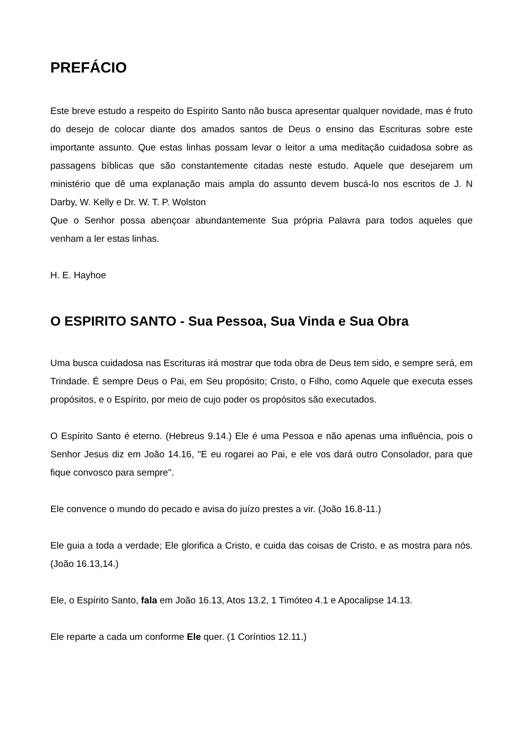PREFÁCIO
Este breve estudo a respeito do Espírito Santo não busca apresentar qualquer novidade, mas é fruto do desejo de colocar diante dos amados santos de Deus o ensino das Escrituras sobre este importante assunto. Que estas linhas possam levar o leitor a uma meditação cuidadosa sobre as passagens bíblicas que são constantemente citadas neste estudo. Aquele que desejarem um ministério que dê uma explanação mais ampla do assunto devem buscá-lo nos escritos de J. N Darby, W. Kelly e Dr. W. T. P. Wolston
Que o Senhor possa abençoar abundantemente Sua própria Palavra para todos aqueles que venham a ler estas linhas.
H. E. Hayhoe
O ESPIRITO SANTO - Sua Pessoa, Sua Vinda e Sua Obra
Uma busca cuidadosa nas Escrituras irá mostrar que toda obra de Deus tem sido, e sempre será, em Trindade. É sempre Deus o Pai, em Seu propósito; Cristo, o Filho, como Aquele que executa esses propósitos, e o Espírito, por meio de cujo poder os propósitos são executados.
O Espírito Santo é eterno. (Hebreus 9.14.) Ele é uma Pessoa e não apenas uma influência, pois o Senhor Jesus diz em João 14.16, "E eu rogarei ao Pai, e ele vos dará outro Consolador, para que fique convosco para sempre".
Ele convence o mundo do pecado e avisa do juízo prestes a vir. (João 16.8-11.)
Ele guia a toda a verdade; Ele glorifica a Cristo, e cuida das coisas de Cristo, e as mostra para nós. (João 16.13,14.)
Ele, o Espírito Santo, fala em João 16.13, Atos 13.2, 1 Timóteo 4.1 e Apocalipse 14.13.
Ele reparte a cada um conforme Ele quer. (1 Coríntios 12.11.)